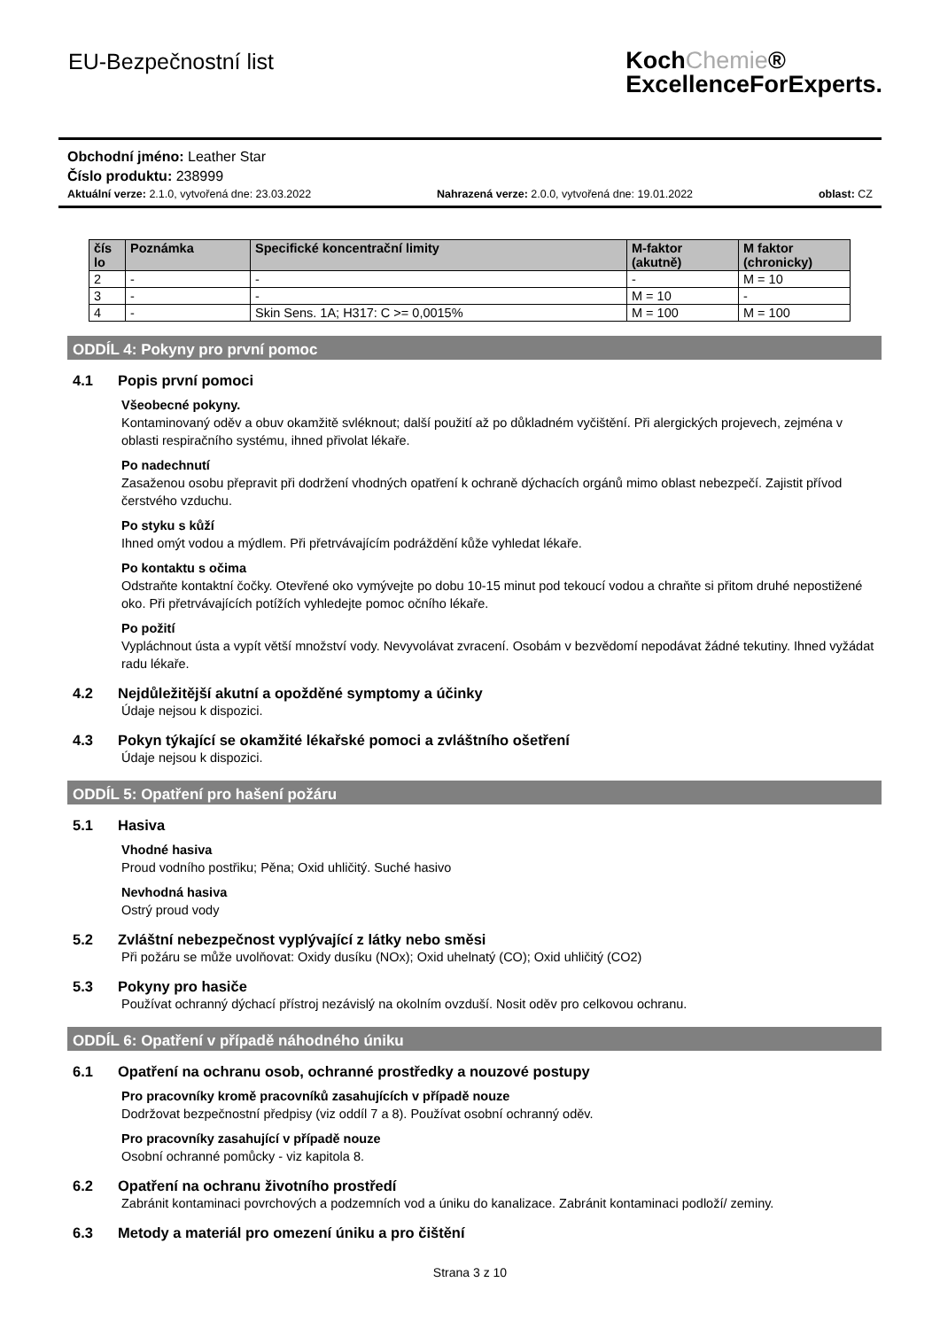EU-Bezpečnostní list
KochChemie®
ExcellenceForExperts.
Obchodní jméno: Leather Star
Číslo produktu: 238999
Aktuální verze: 2.1.0, vytvořená dne: 23.03.2022 Nahrazená verze: 2.0.0, vytvořená dne: 19.01.2022 oblast: CZ
| čís lo | Poznámka | Specifické koncentrační limity | M-faktor (akutně) | M faktor (chronicky) |
| --- | --- | --- | --- | --- |
| 2 | - | - | - | M = 10 |
| 3 | - | - | M = 10 | - |
| 4 | - | Skin Sens. 1A; H317: C >= 0,0015% | M = 100 | M = 100 |
ODDÍL 4: Pokyny pro první pomoc
4.1 Popis první pomoci
Všeobecné pokyny.
Kontaminovaný oděv a obuv okamžitě svléknout; další použití až po důkladném vyčištění. Při alergických projevech, zejména v oblasti respiračního systému, ihned přivolat lékaře.
Po nadechnutí
Zasaženou osobu přepravit při dodržení vhodných opatření k ochraně dýchacích orgánů mimo oblast nebezpečí. Zajistit přívod čerstvého vzduchu.
Po styku s kůží
Ihned omýt vodou a mýdlem. Při přetrvávajícím podráždění kůže vyhledat lékaře.
Po kontaktu s očima
Odstraňte kontaktní čočky. Otevřené oko vymývejte po dobu 10-15 minut pod tekoucí vodou a chraňte si přitom druhé nepostižené oko. Při přetrvávajících potížích vyhledejte pomoc očního lékaře.
Po požití
Vypláchnout ústa a vypít větší množství vody. Nevyvolávat zvracení. Osobám v bezvědomí nepodávat žádné tekutiny. Ihned vyžádat radu lékaře.
4.2 Nejdůležitější akutní a opožděné symptomy a účinky
Údaje nejsou k dispozici.
4.3 Pokyn týkající se okamžité lékařské pomoci a zvláštního ošetření
Údaje nejsou k dispozici.
ODDÍL 5: Opatření pro hašení požáru
5.1 Hasiva
Vhodné hasiva
Proud vodního postřiku; Pěna; Oxid uhličitý. Suché hasivo
Nevhodná hasiva
Ostrý proud vody
5.2 Zvláštní nebezpečnost vyplývající z látky nebo směsi
Při požáru se může uvolňovat: Oxidy dusíku (NOx); Oxid uhelnatý (CO); Oxid uhličitý (CO2)
5.3 Pokyny pro hasiče
Používat ochranný dýchací přístroj nezávislý na okolním ovzduší. Nosit oděv pro celkovou ochranu.
ODDÍL 6: Opatření v případě náhodného úniku
6.1 Opatření na ochranu osob, ochranné prostředky a nouzové postupy
Pro pracovníky kromě pracovníků zasahujících v případě nouze
Dodržovat bezpečnostní předpisy (viz oddíl 7 a 8). Používat osobní ochranný oděv.
Pro pracovníky zasahující v případě nouze
Osobní ochranné pomůcky - viz kapitola 8.
6.2 Opatření na ochranu životního prostředí
Zabránit kontaminaci povrchových a podzemních vod a úniku do kanalizace. Zabránit kontaminaci podloží/ zeminy.
6.3 Metody a materiál pro omezení úniku a pro čištění
Strana 3 z 10